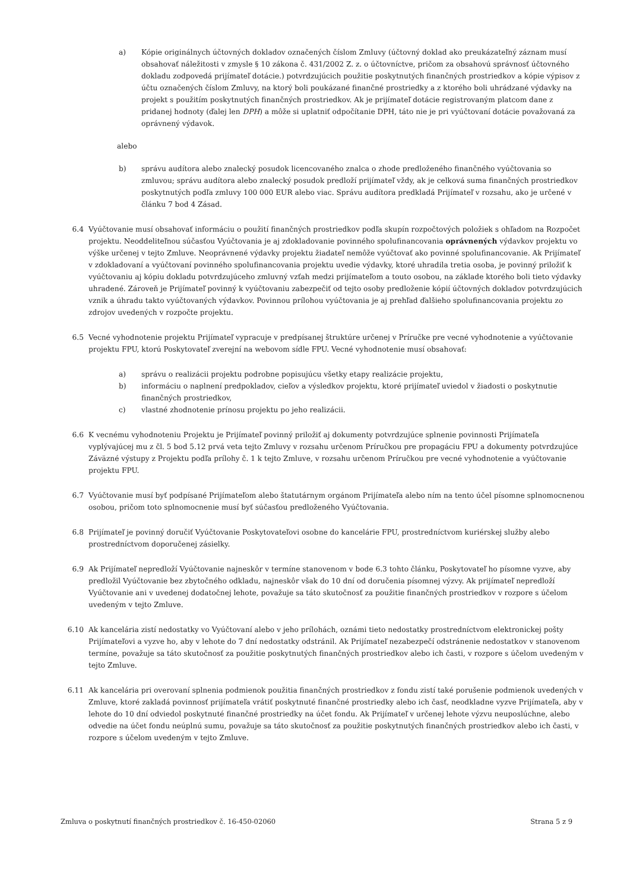a) Kópie originálnych účtovných dokladov označených číslom Zmluvy (účtovný doklad ako preukázateľný záznam musí obsahovať náležitosti v zmysle § 10 zákona č. 431/2002 Z. z. o účtovníctve, pričom za obsahovú správnosť účtovného dokladu zodpovedá prijímateľ dotácie.) potvrdzujúcich použitie poskytnutých finančných prostriedkov a kópie výpisov z účtu označených číslom Zmluvy, na ktorý boli poukázané finančné prostriedky a z ktorého boli uhrádzané výdavky na projekt s použitím poskytnutých finančných prostriedkov. Ak je prijímateľ dotácie registrovaným platcom dane z pridanej hodnoty (ďalej len DPH) a môže si uplatniť odpočítanie DPH, táto nie je pri vyúčtovaní dotácie považovaná za oprávnený výdavok.
alebo
b) správu audítora alebo znalecký posudok licencovaného znalca o zhode predloženého finančného vyúčtovania so zmluvou; správu audítora alebo znalecký posudok predloží prijímateľ vždy, ak je celková suma finančných prostriedkov poskytnutých podľa zmluvy 100 000 EUR alebo viac. Správu audítora predkladá Prijímateľ v rozsahu, ako je určené v článku 7 bod 4 Zásad.
6.4 Vyúčtovanie musí obsahovať informáciu o použití finančných prostriedkov podľa skupín rozpočtových položiek s ohľadom na Rozpočet projektu. Neoddeliteľnou súčasťou Vyúčtovania je aj zdokladovanie povinného spolufinancovania oprávnených výdavkov projektu vo výške určenej v tejto Zmluve. Neoprávnené výdavky projektu žiadateľ nemôže vyúčtovať ako povinné spolufinancovanie. Ak Prijímateľ v zdokladovaní a vyúčtovaní povinného spolufinancovania projektu uvedie výdavky, ktoré uhradila tretia osoba, je povinný priložiť k vyúčtovaniu aj kópiu dokladu potvrdzujúceho zmluvný vzťah medzi prijímateľom a touto osobou, na základe ktorého boli tieto výdavky uhradené. Zároveň je Prijímateľ povinný k vyúčtovaniu zabezpečiť od tejto osoby predloženie kópií účtovných dokladov potvrdzujúcich vznik a úhradu takto vyúčtovaných výdavkov. Povinnou prílohou vyúčtovania je aj prehľad ďalšieho spolufinancovania projektu zo zdrojov uvedených v rozpočte projektu.
6.5 Vecné vyhodnotenie projektu Prijímateľ vypracuje v predpísanej štruktúre určenej v Príručke pre vecné vyhodnotenie a vyúčtovanie projektu FPU, ktorú Poskytovateľ zverejní na webovom sídle FPU. Vecné vyhodnotenie musí obsahovať:
a) správu o realizácii projektu podrobne popisujúcu všetky etapy realizácie projektu,
b) informáciu o naplnení predpokladov, cieľov a výsledkov projektu, ktoré prijímateľ uviedol v žiadosti o poskytnutie finančných prostriedkov,
c) vlastné zhodnotenie prínosu projektu po jeho realizácii.
6.6 K vecnému vyhodnoteniu Projektu je Prijímateľ povinný priložiť aj dokumenty potvrdzujúce splnenie povinnosti Prijímateľa vyplývajúcej mu z čl. 5 bod 5.12 prvá veta tejto Zmluvy v rozsahu určenom Príručkou pre propagáciu FPU a dokumenty potvrdzujúce Záväzné výstupy z Projektu podľa prílohy č. 1 k tejto Zmluve, v rozsahu určenom Príručkou pre vecné vyhodnotenie a vyúčtovanie projektu FPU.
6.7 Vyúčtovanie musí byť podpísané Prijímateľom alebo štatutárnym orgánom Prijímateľa alebo ním na tento účel písomne splnomocnenou osobou, pričom toto splnomocnenie musí byť súčasťou predloženého Vyúčtovania.
6.8 Prijímateľ je povinný doručiť Vyúčtovanie Poskytovateľovi osobne do kancelárie FPU, prostredníctvom kuriérskej služby alebo prostredníctvom doporučenej zásielky.
6.9 Ak Prijímateľ nepredloží Vyúčtovanie najneskôr v termíne stanovenom v bode 6.3 tohto článku, Poskytovateľ ho písomne vyzve, aby predložil Vyúčtovanie bez zbytočného odkladu, najneskôr však do 10 dní od doručenia písomnej výzvy. Ak prijímateľ nepredloží Vyúčtovanie ani v uvedenej dodatočnej lehote, považuje sa táto skutočnosť za použitie finančných prostriedkov v rozpore s účelom uvedeným v tejto Zmluve.
6.10 Ak kancelária zistí nedostatky vo Vyúčtovaní alebo v jeho prílohách, oznámi tieto nedostatky prostredníctvom elektronickej pošty Prijímateľovi a vyzve ho, aby v lehote do 7 dní nedostatky odstránil. Ak Prijímateľ nezabezpečí odstránenie nedostatkov v stanovenom termíne, považuje sa táto skutočnosť za použitie poskytnutých finančných prostriedkov alebo ich časti, v rozpore s účelom uvedeným v tejto Zmluve.
6.11 Ak kancelária pri overovaní splnenia podmienok použitia finančných prostriedkov z fondu zistí také porušenie podmienok uvedených v Zmluve, ktoré zakladá povinnosť prijímateľa vrátiť poskytnuté finančné prostriedky alebo ich časť, neodkladne vyzve Prijímateľa, aby v lehote do 10 dní odviedol poskytnuté finančné prostriedky na účet fondu. Ak Prijímateľ v určenej lehote výzvu neuposlúchne, alebo odvedie na účet fondu neúplnú sumu, považuje sa táto skutočnosť za použitie poskytnutých finančných prostriedkov alebo ich časti, v rozpore s účelom uvedeným v tejto Zmluve.
Zmluva o poskytnutí finančných prostriedkov č. 16-450-02060 Strana 5 z 9